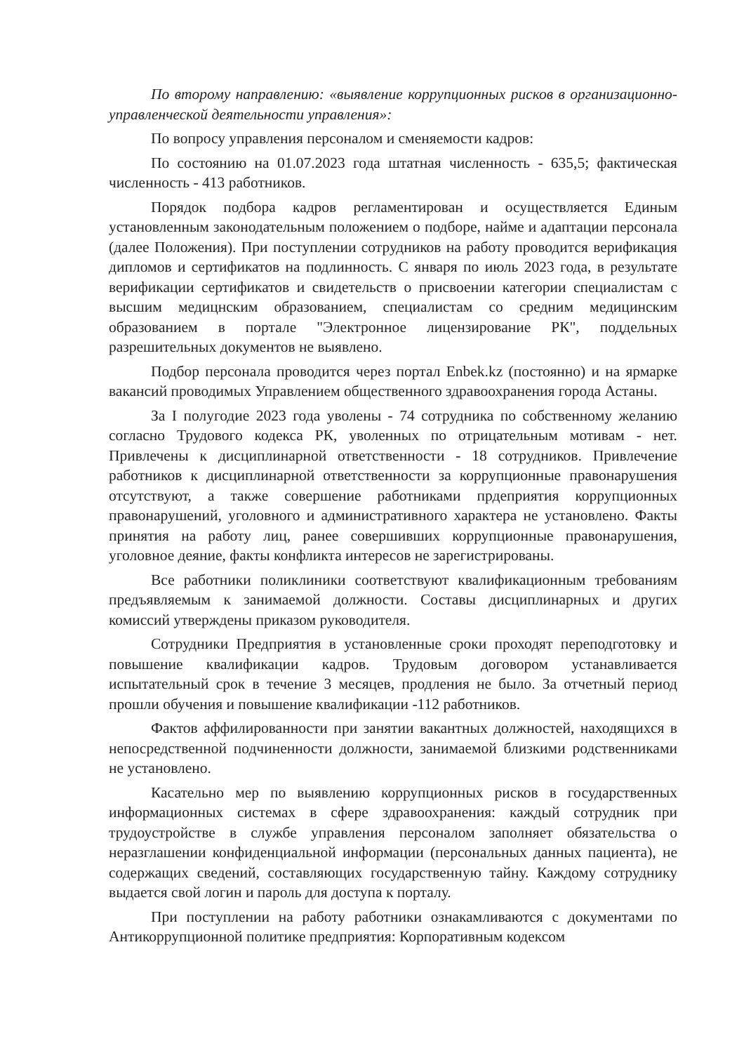По второму направлению: «выявление коррупционных рисков в организационно-управленческой деятельности управления»:
По вопросу управления персоналом и сменяемости кадров:
По состоянию на 01.07.2023 года штатная численность - 635,5; фактическая численность - 413 работников.
Порядок подбора кадров регламентирован и осуществляется Единым установленным законодательным положением о подборе, найме и адаптации персонала (далее Положения). При поступлении сотрудников на работу проводится верификация дипломов и сертификатов на подлинность. С января по июль 2023 года, в результате верификации сертификатов и свидетельств о присвоении категории специалистам с высшим медицнским образованием, специалистам со средним медицинским образованием в портале "Электронное лицензирование РК", поддельных разрешительных документов не выявлено.
Подбор персонала проводится через портал Enbek.kz (постоянно) и на ярмарке вакансий проводимых Управлением общественного здравоохранения города Астаны.
За I полугодие 2023 года уволены - 74 сотрудника по собственному желанию согласно Трудового кодекса РК, уволенных по отрицательным мотивам - нет. Привлечены к дисциплинарной ответственности - 18 сотрудников. Привлечение работников к дисциплинарной ответственности за коррупционные правонарушения отсутствуют, а также совершение работниками прдеприятия коррупционных правонарушений, уголовного и административного характера не установлено. Факты принятия на работу лиц, ранее совершивших коррупционные правонарушения, уголовное деяние, факты конфликта интересов не зарегистрированы.
Все работники поликлиники соответствуют квалификационным требованиям предъявляемым к занимаемой должности. Составы дисциплинарных и других комиссий утверждены приказом руководителя.
Сотрудники Предприятия в установленные сроки проходят переподготовку и повышение квалификации кадров. Трудовым договором устанавливается испытательный срок в течение 3 месяцев, продления не было. За отчетный период прошли обучения и повышение квалификации -112 работников.
Фактов аффилированности при занятии вакантных должностей, находящихся в непосредственной подчиненности должности, занимаемой близкими родственниками не установлено.
Касательно мер по выявлению коррупционных рисков в государственных информационных системах в сфере здравоохранения: каждый сотрудник при трудоустройстве в службе управления персоналом заполняет обязательства о неразглашении конфиденциальной информации (персональных данных пациента), не содержащих сведений, составляющих государственную тайну. Каждому сотруднику выдается свой логин и пароль для доступа к порталу.
При поступлении на работу работники ознакамливаются с документами по Антикоррупционной политике предприятия: Корпоративным кодексом